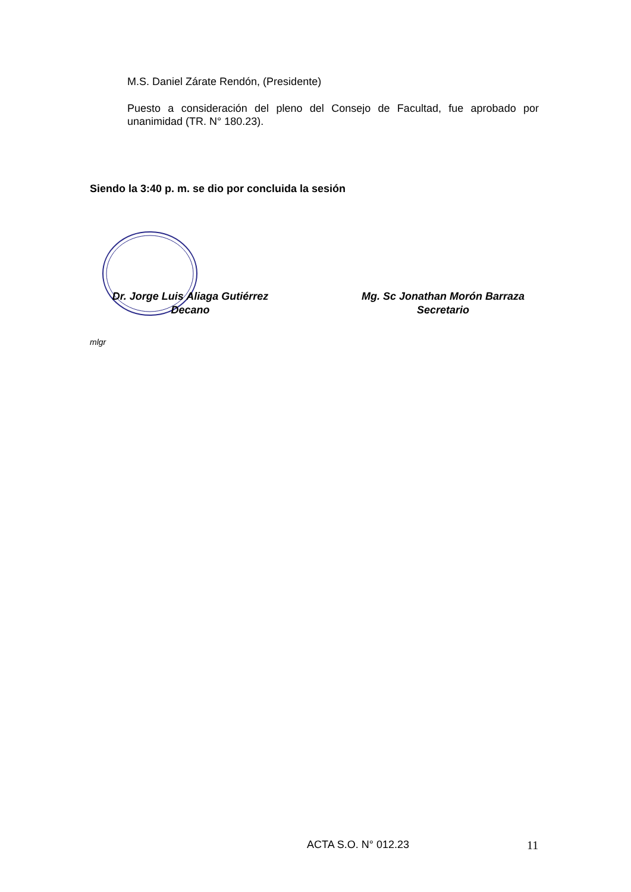M.S. Daniel Zárate Rendón, (Presidente)
Puesto a consideración del pleno del Consejo de Facultad, fue aprobado por unanimidad (TR. N° 180.23).
Siendo la 3:40 p. m. se dio por concluida la sesión
Dr. Jorge Luis Aliaga Gutiérrez
Decano
Mg. Sc Jonathan Morón Barraza
Secretario
mlgr
ACTA S.O. N° 012.23 11